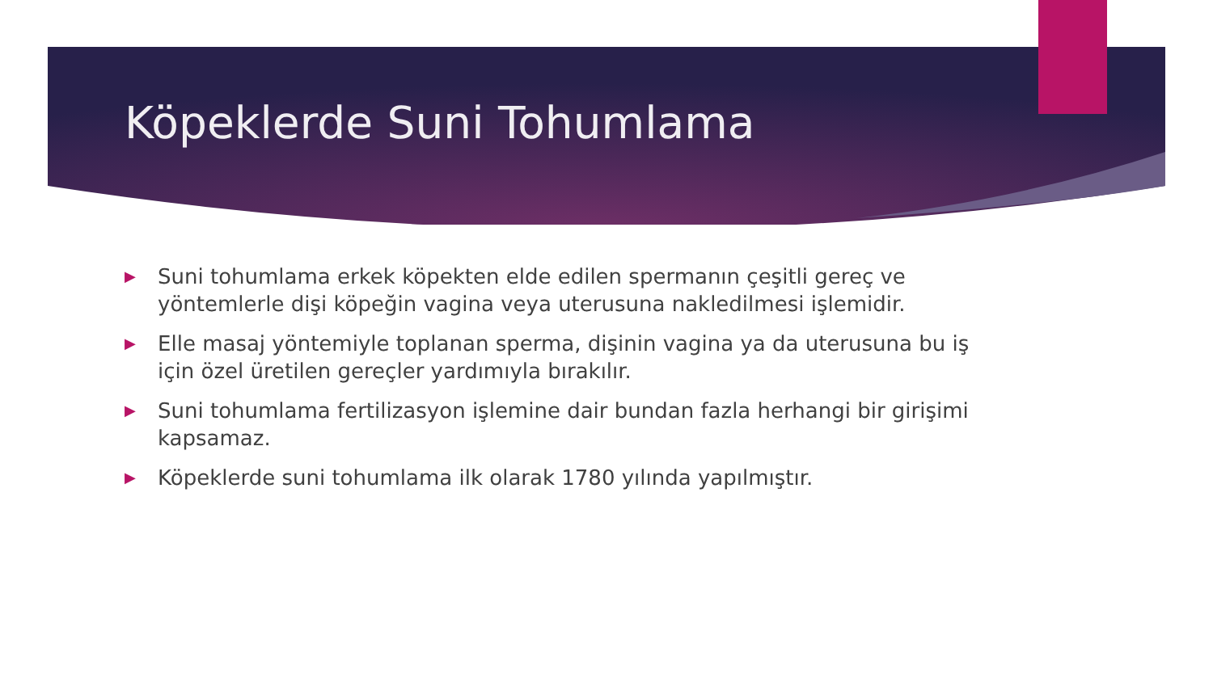Köpeklerde Suni Tohumlama
▶ Suni tohumlama erkek köpekten elde edilen spermanın çeşitli gereç ve yöntemlerle dişi köpeğin vagina veya uterusuna nakledilmesi işlemidir.
▶ Elle masaj yöntemiyle toplanan sperma, dişinin vagina ya da uterusuna bu iş için özel üretilen gereçler yardımıyla bırakılır.
▶ Suni tohumlama fertilizasyon işlemine dair bundan fazla herhangi bir girişimi kapsamaz.
▶ Köpeklerde suni tohumlama ilk olarak 1780 yılında yapılmıştır.